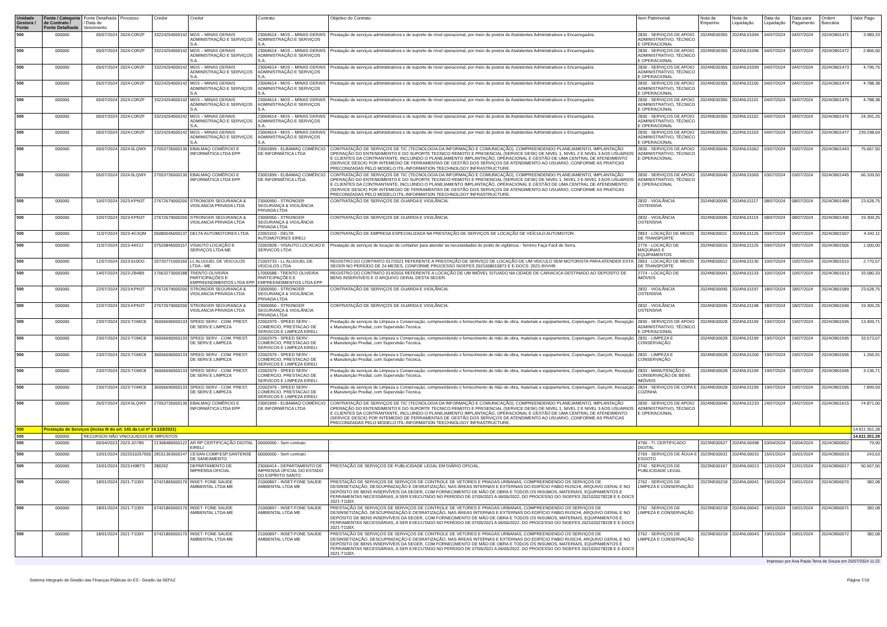| Unidade Gestora / Fonte | Fonte / Categoria de Contrato / Fonte Detalhada | Fonte Detalhada / Data de Vencimento | Processo | Credor | Credor | Contrato | Objetivo do Contrato | Item Patrimonial | Nota de Empenho | Nota de Liquidação | Data da Liquidação | Data para Pagamento | Ordem Bancária | Valor Pago |
| --- | --- | --- | --- | --- | --- | --- | --- | --- | --- | --- | --- | --- | --- | --- |
| 500 | 000000 | 05/07/2024 | 2024-C0RZF | 33224254000142 | MGS – MINAS GERAIS ADMINISTRAÇÃO E SERVIÇOS S.A. | 23004614 - MGS – MINAS GERAIS ADMINISTRAÇÃO E SERVIÇOS S.A. | Prestação de serviços administrativos e de suporte de nível operacional, por meio de postos de Assistentes Administrativos e Encarregados. | 2830 - SERVIÇOS DE APOIO ADMINISTRATIVO, TÉCNICO E OPERACIONAL | 2024NE00355 | 2024NL01094 | 04/07/2024 | 04/07/2024 | 2024OB01471 | 3.989,33 |
| 500 | 000000 | 05/07/2024 | 2024-C0RZF | 33224254000142 | MGS – MINAS GERAIS ADMINISTRAÇÃO E SERVIÇOS S.A. | 23004614 - MGS – MINAS GERAIS ADMINISTRAÇÃO E SERVIÇOS S.A. | Prestação de serviços administrativos e de suporte de nível operacional, por meio de postos de Assistentes Administrativos e Encarregados. | 2830 - SERVIÇOS DE APOIO ADMINISTRATIVO, TÉCNICO E OPERACIONAL | 2024NE00355 | 2024NL01096 | 04/07/2024 | 04/07/2024 | 2024OB01472 | 2.866,50 |
| 500 | 000000 | 05/07/2024 | 2024-C0RZF | 33224254000142 | MGS – MINAS GERAIS ADMINISTRAÇÃO E SERVIÇOS S.A. | 23004614 - MGS – MINAS GERAIS ADMINISTRAÇÃO E SERVIÇOS S.A. | Prestação de serviços administrativos e de suporte de nível operacional, por meio de postos de Assistentes Administrativos e Encarregados. | 2830 - SERVIÇOS DE APOIO ADMINISTRATIVO, TÉCNICO E OPERACIONAL | 2024NE00355 | 2024NL01099 | 04/07/2024 | 04/07/2024 | 2024OB01473 | 4.795,75 |
| 500 | 000000 | 05/07/2024 | 2024-C0RZF | 33224254000142 | MGS – MINAS GERAIS ADMINISTRAÇÃO E SERVIÇOS S.A. | 23004614 - MGS – MINAS GERAIS ADMINISTRAÇÃO E SERVIÇOS S.A. | Prestação de serviços administrativos e de suporte de nível operacional, por meio de postos de Assistentes Administrativos e Encarregados. | 2830 - SERVIÇOS DE APOIO ADMINISTRATIVO, TÉCNICO E OPERACIONAL | 2024NE00355 | 2024NL01100 | 04/07/2024 | 04/07/2024 | 2024OB01474 | 4.788,38 |
| 500 | 000000 | 05/07/2024 | 2024-C0RZF | 33224254000142 | MGS – MINAS GERAIS ADMINISTRAÇÃO E SERVIÇOS S.A. | 23004614 - MGS – MINAS GERAIS ADMINISTRAÇÃO E SERVIÇOS S.A. | Prestação de serviços administrativos e de suporte de nível operacional, por meio de postos de Assistentes Administrativos e Encarregados. | 2830 - SERVIÇOS DE APOIO ADMINISTRATIVO, TÉCNICO E OPERACIONAL | 2024NE00355 | 2024NL01101 | 04/07/2024 | 04/07/2024 | 2024OB01475 | 4.788,38 |
| 500 | 000000 | 05/07/2024 | 2024-C0RZF | 33224254000142 | MGS – MINAS GERAIS ADMINISTRAÇÃO E SERVIÇOS S.A. | 23004614 - MGS – MINAS GERAIS ADMINISTRAÇÃO E SERVIÇOS S.A. | Prestação de serviços administrativos e de suporte de nível operacional, por meio de postos de Assistentes Administrativos e Encarregados. | 2830 - SERVIÇOS DE APOIO ADMINISTRATIVO, TÉCNICO E OPERACIONAL | 2024NE00355 | 2024NL01102 | 04/07/2024 | 04/07/2024 | 2024OB01476 | 24.391,25 |
| 500 | 000000 | 05/07/2024 | 2024-C0RZF | 33224254000142 | MGS – MINAS GERAIS ADMINISTRAÇÃO E SERVIÇOS S.A. | 23004614 - MGS – MINAS GERAIS ADMINISTRAÇÃO E SERVIÇOS S.A. | Prestação de serviços administrativos e de suporte de nível operacional, por meio de postos de Assistentes Administrativos e Encarregados. | 2830 - SERVIÇOS DE APOIO ADMINISTRATIVO, TÉCNICO E OPERACIONAL | 2024NE00355 | 2024NL01103 | 04/07/2024 | 04/07/2024 | 2024OB01477 | 239.298,69 |
| 500 | 000000 | 05/07/2024 | 2024-5LQWX | 27053735000130 | EBALMAQ COMÉRCIO E INFORMÁTICA LTDA EPP | 23001899 - ELBAMAQ COMÉRCIO DE INFORMÁTICA LTDA | CONTRATAÇÃO DE SERVIÇOS DE TIC (TECNOLOGIA DA INFORMAÇÃO E COMUNICAÇÃO), COMPREENDENDO PLANEJAMENTO, IMPLANTAÇÃO OPERAÇÃO DO ENTENDIMENTO E DO SUPORTE TECNICO REMOTO E PRESENCIAL (SERVICE DESK) DE NIVEL 1, NIVEL 2 E NIVEL 3 AOS USUARIOS E CLIENTES DA CONTRANTANTE, INCLUINDO O PLANEJAMENTO IMPLANTAÇÃO, OPERACIONAL E GESTÃO DE UMA CENTRAL DE ATENDIMENTO (SERVICE DESCK) POR INTEMEDIO DE FERRAMENTAS DE GESTÃO DOS SERVIÇOS DE ATENDIMENTO AO USUARIO, CONFORME AS PRATICAS PRECONIZADAS PELO MODELO ITIL-INFORMATION TEECHNOLOGY INFRASTRUCTURE. | 2830 - SERVIÇOS DE APOIO ADMINISTRATIVO, TÉCNICO E OPERACIONAL | 2024NE00046 | 2024NL01062 | 03/07/2024 | 03/07/2024 | 2024OB01443 | 75.667,50 |
| 500 | 000000 | 05/07/2024 | 2024-5LQWX | 27053735000130 | EBALMAQ COMÉRCIO E INFORMÁTICA LTDA EPP | 23001899 - ELBAMAQ COMÉRCIO DE INFORMÁTICA LTDA | CONTRATAÇÃO DE SERVIÇOS DE TIC (TECNOLOGIA DA INFORMAÇÃO E COMUNICAÇÃO), COMPREENDENDO PLANEJAMENTO, IMPLANTAÇÃO OPERAÇÃO DO ENTENDIMENTO E DO SUPORTE TECNICO REMOTO E PRESENCIAL (SERVICE DESK) DE NIVEL 1, NIVEL 2 E NIVEL 3 AOS USUARIOS E CLIENTES DA CONTRANTANTE, INCLUINDO O PLANEJAMENTO IMPLANTAÇÃO, OPERACIONAL E GESTÃO DE UMA CENTRAL DE ATENDIMENTO (SERVICE DESCK) POR INTEMEDIO DE FERRAMENTAS DE GESTÃO DOS SERVIÇOS DE ATENDIMENTO AO USUARIO, CONFORME AS PRATICAS PRECONIZADAS PELO MODELO ITIL-INFORMATION TEECHNOLOGY INFRASTRUCTURE. | 2830 - SERVIÇOS DE APOIO ADMINISTRATIVO, TÉCNICO E OPERACIONAL | 2024NE00046 | 2024NL01065 | 03/07/2024 | 03/07/2024 | 2024OB01445 | 66.109,50 |
| 500 | 000000 | 10/07/2024 | 2023-KPN3T | 27672679000200 | STRONGER SEGURANCA & VIGILANCIA PRIVADA LTDA | 23000950 - STRONGER SEGURANÇA & VIGILÂNCIA PRIVADA LTDA | CONTRATAÇÃO DE SERVIÇOS DE GUARDA E VIGILÂNCIA. | 2832 - VIGILÂNCIA OSTENSIVA | 2024NE00095 | 2024NL01117 | 08/07/2024 | 08/07/2024 | 2024OB01489 | 23.628,75 |
| 500 | 000000 | 10/07/2024 | 2023-KPN3T | 27672679000200 | STRONGER SEGURANCA & VIGILANCIA PRIVADA LTDA | 23000950 - STRONGER SEGURANÇA & VIGILÂNCIA PRIVADA LTDA | CONTRATAÇÃO DE SERVIÇOS DE GUARDA E VIGILÂNCIA. | 2832 - VIGILÂNCIA OSTENSIVA | 2024NE00095 | 2024NL01119 | 08/07/2024 | 08/07/2024 | 2024OB01490 | 19.309,25 |
| 500 | 000000 | 11/07/2024 | 2023-4G3QM | 05080045000137 | DELTA AUTOMOTORES LTDA | 22001010 - DELTA AUTOMOTORES EIRELI | CONTRATAÇÃO DE EMPRESA ESPECIALIZADA NA PRESTAÇÃO DE SERVIÇOS DE LOCAÇÃO DE VEÍCULO AUTOMOTOR. | 2853 - LOCAÇÃO DE MEIOS DE TRANSPORTE | 2024NE00011 | 2024NL01126 | 09/07/2024 | 09/07/2024 | 2024OB01507 | 4.342,11 |
| 500 | 000000 | 11/07/2024 | 2023-44X2J | 07520845000157 | VISAUTO LOCAÇÃO E SERVIÇOS LTDA ME | 22002828 - VISAUTO LOCACAO E SERVICOS LTDA | Prestação de serviços de locação de container para atender as necessidades do posto de vigilância - Terreno Faça Fácil de Serra. | 2776 - LOCAÇÃO DE MÁQUINAS E EQUIPAMENTOS | 2024NE00016 | 2024NL01125 | 09/07/2024 | 09/07/2024 | 2024OB01506 | 1.000,00 |
| 500 | 000000 | 12/07/2024 | 2023-510DG | 20720771000160 | LL ALUGUEL DE VEICULOS LTDA - ME | 21003733 - LL ALUGUEL DE VEICULOS LTDA | REGISTRO DO CONTRATO 017/2021 REFERENTE A PRESTAÇÃO DE SERVIÇO DE LOCAÇÃO DE UM VEICULO SEM MOTORISTA PARA ATENDER ESTA SEGER NO PERÍODO DE 24 MESES, CONFORME PROCESSO SIGEFES 2021008015873 E E-DOCS: 2021-9VVHR. | 2853 - LOCAÇÃO DE MEIOS DE TRANSPORTE | 2024NE00012 | 2024NL01130 | 10/07/2024 | 10/07/2024 | 2024OB01510 | 2.770,57 |
| 500 | 000000 | 14/07/2024 | 2023-ZB4B9 | 17063273000188 | TRENTO OLIVEIRA PARTICIPAÇÕES E EMPREENDIMENTOS LTDA EPP | 17000588 - TRENTO OLIVEIRA PARTICIPAÇÕES E EMPREENDIMENTOS LTDA EPP | REGISTRO DO CONTRATO 014/2016 REFERENTE A LOCAÇÃO DE UM IMÓVEL SITUADO NA CIDADE DE CARIACICA DESTINADO AO DEPOSITO DE BENS INSERVÍVEIS E O ARQUIVO GERAL DESTA SEGER. | 2774 - LOCAÇÃO DE IMÓVEIS | 2024NE00041 | 2024NL01133 | 10/07/2024 | 10/07/2024 | 2024OB01513 | 33.580,33 |
| 500 | 000000 | 22/07/2024 | 2023-KPN3T | 27672679000200 | STRONGER SEGURANCA & VIGILANCIA PRIVADA LTDA | 23000950 - STRONGER SEGURANÇA & VIGILÂNCIA PRIVADA LTDA | CONTRATAÇÃO DE SERVIÇOS DE GUARDA E VIGILÂNCIA. | 2832 - VIGILÂNCIA OSTENSIVA | 2024NE00095 | 2024NL01197 | 18/07/2024 | 18/07/2024 | 2024OB01589 | 23.628,75 |
| 500 | 000000 | 22/07/2024 | 2023-KPN3T | 27672679000200 | STRONGER SEGURANCA & VIGILANCIA PRIVADA LTDA | 23000950 - STRONGER SEGURANÇA & VIGILÂNCIA PRIVADA LTDA | CONTRATAÇÃO DE SERVIÇOS DE GUARDA E VIGILÂNCIA. | 2832 - VIGILÂNCIA OSTENSIVA | 2024NE00095 | 2024NL01198 | 18/07/2024 | 18/07/2024 | 2024OB01590 | 19.309,25 |
| 500 | 000000 | 23/07/2024 | 2023-TGMC8 | 36006690000133 | SPEED SERV - COM. PREST. DE SERV.E LIMPEZA | 22002979 - SPEED SERV - COMERCIO, PRESTACAO DE SERVICOS E LIMPEZA EIRELI | Prestação de serviços de Limpeza e Conservação, compreendendo o fornecimento de mão de obra, materiais e equipamentos, Copeiragem, Garçom, Recepção e Manutenção Predial, com Supervisão Técnica. | 2830 - SERVIÇOS DE APOIO ADMINISTRATIVO, TÉCNICO E OPERACIONAL | 2024NE00028 | 2024NL01199 | 19/07/2024 | 19/07/2024 | 2024OB01595 | 13.409,71 |
| 500 | 000000 | 23/07/2024 | 2023-TGMC8 | 36006690000133 | SPEED SERV - COM. PREST. DE SERV.E LIMPEZA | 22002979 - SPEED SERV - COMERCIO, PRESTACAO DE SERVICOS E LIMPEZA EIRELI | Prestação de serviços de Limpeza e Conservação, compreendendo o fornecimento de mão de obra, materiais e equipamentos, Copeiragem, Garçom, Recepção e Manutenção Predial, com Supervisão Técnica. | 2831 - LIMPEZA E CONSERVAÇÃO | 2024NE00028 | 2024NL01199 | 19/07/2024 | 19/07/2024 | 2024OB01595 | 33.573,07 |
| 500 | 000000 | 23/07/2024 | 2023-TGMC8 | 36006690000133 | SPEED SERV - COM. PREST. DE SERV.E LIMPEZA | 22002979 - SPEED SERV - COMERCIO, PRESTACAO DE SERVICOS E LIMPEZA EIRELI | Prestação de serviços de Limpeza e Conservação, compreendendo o fornecimento de mão de obra, materiais e equipamentos, Copeiragem, Garçom, Recepção e Manutenção Predial, com Supervisão Técnica. | 2831 - LIMPEZA E CONSERVAÇÃO | 2024NE00028 | 2024NL01200 | 19/07/2024 | 19/07/2024 | 2024OB01596 | 1.266,91 |
| 500 | 000000 | 23/07/2024 | 2023-TGMC8 | 36006690000133 | SPEED SERV - COM. PREST. DE SERV.E LIMPEZA | 22002979 - SPEED SERV - COMERCIO, PRESTACAO DE SERVICOS E LIMPEZA EIRELI | Prestação de serviços de Limpeza e Conservação, compreendendo o fornecimento de mão de obra, materiais e equipamentos, Copeiragem, Garçom, Recepção e Manutenção Predial, com Supervisão Técnica. | 2833 - MANUTENÇÃO E CONSERVAÇÃO DE BENS IMÓVEIS | 2024NE00028 | 2024NL01199 | 19/07/2024 | 19/07/2024 | 2024OB01595 | 3.136,71 |
| 500 | 000000 | 23/07/2024 | 2023-TGMC8 | 36006690000133 | SPEED SERV - COM. PREST. DE SERV.E LIMPEZA | 22002979 - SPEED SERV - COMERCIO, PRESTACAO DE SERVICOS E LIMPEZA EIRELI | Prestação de serviços de Limpeza e Conservação, compreendendo o fornecimento de mão de obra, materiais e equipamentos, Copeiragem, Garçom, Recepção e Manutenção Predial, com Supervisão Técnica. | 2834 - SERVIÇOS DE COPA E COZINHA | 2024NE00028 | 2024NL01199 | 19/07/2024 | 19/07/2024 | 2024OB01595 | 7.899,59 |
| 500 | 000000 | 26/07/2024 | 2024-5LQWX | 27053735000130 | EBALMAQ COMÉRCIO E INFORMÁTICA LTDA EPP | 23001899 - ELBAMAQ COMÉRCIO DE INFORMÁTICA LTDA | CONTRATAÇÃO DE SERVIÇOS DE TIC (TECNOLOGIA DA INFORMAÇÃO E COMUNICAÇÃO), COMPREENDENDO PLANEJAMENTO, IMPLANTAÇÃO OPERAÇÃO DO ENTENDIMENTO E DO SUPORTE TECNICO REMOTO E PRESENCIAL (SERVICE DESK) DE NIVEL 1, NIVEL 2 E NIVEL 3 AOS USUARIOS E CLIENTES DA CONTRANTANTE, INCLUINDO O PLANEJAMENTO IMPLANTAÇÃO, OPERACIONAL E GESTÃO DE UMA CENTRAL DE ATENDIMENTO (SERVICE DESCK) POR INTEMEDIO DE FERRAMENTAS DE GESTÃO DOS SERVIÇOS DE ATENDIMENTO AO USUARIO, CONFORME AS PRATICAS PRECONIZADAS PELO MODELO ITIL-INFORMATION TEECHNOLOGY INFRASTRUCTURE. | 2830 - SERVIÇOS DE APOIO ADMINISTRATIVO, TÉCNICO E OPERACIONAL | 2024NE00046 | 2024NL01233 | 24/07/2024 | 24/07/2024 | 2024OB01615 | 74.871,00 |
| 500 | Prestação de Serviços (inciso III do art. 141 da Lei nº 14.133/2021) | | | | | | | | | | | | | 14.611.351,28 |
| 500 | 000000 | RECURSOS NÃO VINCULADOS DE IMPOSTOS | | | | | | | | | | | | 14.611.351,28 |
| 500 | 000000 | 05/04/2023 | 2023-JG789 | 21308480000122 | AR RP CERTIFICAÇÃO DIGITAL EIRELI | 00000000 - Sem contrato | - | 4790 - TI: CERTIFICADO DIGITAL | 2023NE00527 | 2024NL00498 | 03/04/2024 | 03/04/2024 | 2024OB00652 | 79,90 |
| 500 | 000000 | 10/01/2024 | 2022010267555 | 28151363000147 | CESAN-COMP.ESP.SANTENSE DE SANEAMENTO | 00000000 - Sem contrato | - | 2769 - SERVIÇOS DE ÁGUA E ESGOTO | 2023NE00031 | 2024NL00010 | 15/01/2024 | 15/01/2024 | 2024OB00019 | 243,63 |
| 500 | 000000 | 15/01/2024 | 2023-H9BTS | 280202 | DEPARTAMENTO DE IMPRENSA OFICIAL | 23000414 - DEPARTAMENTO DE IMPRENSA OFICIAL DO ESTADO DO ESPÍRITO SANTO | PRESTAÇÃO DE SERVIÇOS DE PUBLICIDADE LEGAL EM DIÁRIO OFICIAL. | 2742 - SERVIÇOS DE PUBLICIDADE LEGAL | 2023NE00167 | 2024NL00013 | 12/01/2024 | 12/01/2024 | 2024OB00017 | 50.567,50 |
| 500 | 000000 | 18/01/2024 | 2021-T11BX | 07421865000170 | INSET- FONE SAUDE AMBIENTAL LTDA-ME | 21000897 - INSET-FONE SAUDE AMBIENTAL LTDA ME | PRESTAÇÃO DE SERVIÇOS DE SERVIÇOS DE CONTROLE DE VETORES E PRAGAS URBANAS, COMPREENDENDO OS SERVIÇOS DE DESINSETIZAÇÃO, DESCUPINIZAÇÃO E DESRATIZAÇÃO, NAS ÁREAS INTERNAS E EXTERNAS DO EDIFÍCIO FABIO RUSCHI, ARQUIVO GERAL E NO DEPÓSITO DE BENS INSERVÍVEIS DA SEGER, COM FORNECIMENTO DE MÃO DE OBRA E TODOS OS INSUMOS, MATERIAIS, EQUIPAMENTOS E FERRAMENTAS NECESSÁRIAS, A SER EXECUTADO NO PERÍODO DE 07/05/2021 A 06/05/2022, DO PROCESSO DO SIGEFES 2021020278228 E E-DOCS 2021-T11BX. | 2762 - SERVIÇOS DE LIMPEZA E CONSERVAÇÃO | 2023NE00218 | 2024NL00041 | 19/01/2024 | 19/01/2024 | 2024OB00070 | 382,08 |
| 500 | 000000 | 18/01/2024 | 2021-T11BX | 07421865000170 | INSET- FONE SAUDE AMBIENTAL LTDA-ME | 21000897 - INSET-FONE SAUDE AMBIENTAL LTDA ME | PRESTAÇÃO DE SERVIÇOS DE SERVIÇOS DE CONTROLE DE VETORES E PRAGAS URBANAS, COMPREENDENDO OS SERVIÇOS DE DESINSETIZAÇÃO, DESCUPINIZAÇÃO E DESRATIZAÇÃO, NAS ÁREAS INTERNAS E EXTERNAS DO EDIFÍCIO FABIO RUSCHI, ARQUIVO GERAL E NO DEPÓSITO DE BENS INSERVÍVEIS DA SEGER, COM FORNECIMENTO DE MÃO DE OBRA E TODOS OS INSUMOS, MATERIAIS, EQUIPAMENTOS E FERRAMENTAS NECESSÁRIAS, A SER EXECUTADO NO PERÍODO DE 07/05/2021 A 06/05/2022, DO PROCESSO DO SIGEFES 2021020278228 E E-DOCS 2021-T11BX. | 2762 - SERVIÇOS DE LIMPEZA E CONSERVAÇÃO | 2023NE00218 | 2024NL00042 | 19/01/2024 | 19/01/2024 | 2024OB00071 | 382,08 |
| 500 | 000000 | 18/01/2024 | 2021-T11BX | 07421865000170 | INSET- FONE SAUDE AMBIENTAL LTDA-ME | 21000897 - INSET-FONE SAUDE AMBIENTAL LTDA ME | PRESTAÇÃO DE SERVIÇOS DE SERVIÇOS DE CONTROLE DE VETORES E PRAGAS URBANAS, COMPREENDENDO OS SERVIÇOS DE DESINSETIZAÇÃO, DESCUPINIZAÇÃO E DESRATIZAÇÃO, NAS ÁREAS INTERNAS E EXTERNAS DO EDIFÍCIO FABIO RUSCHI, ARQUIVO GERAL E NO DEPÓSITO DE BENS INSERVÍVEIS DA SEGER, COM FORNECIMENTO DE MÃO DE OBRA E TODOS OS INSUMOS, MATERIAIS, EQUIPAMENTOS E FERRAMENTAS NECESSÁRIAS, A SER EXECUTADO NO PERÍODO DE 07/05/2021 A 06/05/2022, DO PROCESSO DO SIGEFES 2021020278228 E E-DOCS 2021-T11BX. | 2762 - SERVIÇOS DE LIMPEZA E CONSERVAÇÃO | 2023NE00218 | 2024NL00043 | 19/01/2024 | 19/01/2024 | 2024OB00072 | 382,08 |
Impresso por Ana Paula Terra de Souza em 25/07/2024 11:22
Sistema Integrado de Gestão das Finanças Públicas do ES - Gestão da SEFAZ Página 7/19